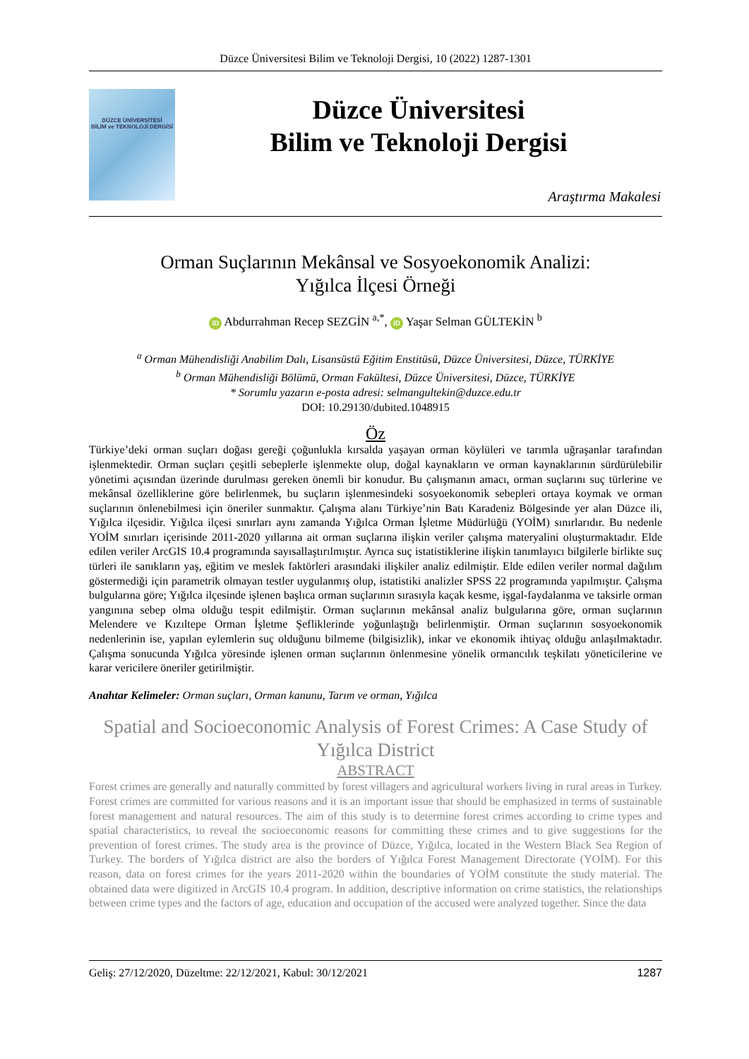Düzce Üniversitesi Bilim ve Teknoloji Dergisi, 10 (2022) 1287-1301
DÜZCE ÜNİVERSİTESİ
BİLİM ve TEKNOLOJİ DERGİSİ
Düzce Üniversitesi
Bilim ve Teknoloji Dergisi
Araştırma Makalesi
Orman Suçlarının Mekânsal ve Sosyoekonomik Analizi:
Yığılca İlçesi Örneği
iD Abdurrahman Recep SEZGİN <sup>a,*</sup>, iD Yaşar Selman GÜLTEKİN <sup>b</sup>
<sup>a</sup> Orman Mühendisliği Anabilim Dalı, Lisansüstü Eğitim Enstitüsü, Düzce Üniversitesi, Düzce, TÜRKİYE
<sup>b</sup> Orman Mühendisliği Bölümü, Orman Fakültesi, Düzce Üniversitesi, Düzce, TÜRKİYE
* Sorumlu yazarın e-posta adresi: selmangultekin@duzce.edu.tr
DOI: 10.29130/dubited.1048915
Öz
Türkiye’deki orman suçları doğası gereği çoğunlukla kırsalda yaşayan orman köylüleri ve tarımla uğraşanlar tarafından işlenmektedir. Orman suçları çeşitli sebeplerle işlenmekte olup, doğal kaynakların ve orman kaynaklarının sürdürülebilir yönetimi açısından üzerinde durulması gereken önemli bir konudur. Bu çalışmanın amacı, orman suçlarını suç türlerine ve mekânsal özelliklerine göre belirlenmek, bu suçların işlenmesindeki sosyoekonomik sebepleri ortaya koymak ve orman suçlarının önlenebilmesi için öneriler sunmaktır. Çalışma alanı Türkiye’nin Batı Karadeniz Bölgesinde yer alan Düzce ili, Yığılca ilçesidir. Yığılca ilçesi sınırları aynı zamanda Yığılca Orman İşletme Müdürlüğü (YOİM) sınırlarıdır. Bu nedenle YOİM sınırları içerisinde 2011-2020 yıllarına ait orman suçlarına ilişkin veriler çalışma materyalini oluşturmaktadır. Elde edilen veriler ArcGIS 10.4 programında sayısallaştırılmıştır. Ayrıca suç istatistiklerine ilişkin tanımlayıcı bilgilerle birlikte suç türleri ile sanıkların yaş, eğitim ve meslek faktörleri arasındaki ilişkiler analiz edilmiştir. Elde edilen veriler normal dağılım göstermediği için parametrik olmayan testler uygulanmış olup, istatistiki analizler SPSS 22 programında yapılmıştır. Çalışma bulgularına göre; Yığılca ilçesinde işlenen başlıca orman suçlarının sırasıyla kaçak kesme, işgal-faydalanma ve taksirle orman yangınına sebep olma olduğu tespit edilmiştir. Orman suçlarının mekânsal analiz bulgularına göre, orman suçlarının Melendere ve Kızıltepe Orman İşletme Şefliklerinde yoğunlaştığı belirlenmiştir. Orman suçlarının sosyoekonomik nedenlerinin ise, yapılan eylemlerin suç olduğunu bilmeme (bilgisizlik), inkar ve ekonomik ihtiyaç olduğu anlaşılmaktadır. Çalışma sonucunda Yığılca yöresinde işlenen orman suçlarının önlenmesine yönelik ormancılık teşkilatı yöneticilerine ve karar vericilere öneriler getirilmiştir.
Anahtar Kelimeler: Orman suçları, Orman kanunu, Tarım ve orman, Yığılca
Spatial and Socioeconomic Analysis of Forest Crimes: A Case Study of Yığılca District
ABSTRACT
Forest crimes are generally and naturally committed by forest villagers and agricultural workers living in rural areas in Turkey. Forest crimes are committed for various reasons and it is an important issue that should be emphasized in terms of sustainable forest management and natural resources. The aim of this study is to determine forest crimes according to crime types and spatial characteristics, to reveal the socioeconomic reasons for committing these crimes and to give suggestions for the prevention of forest crimes. The study area is the province of Düzce, Yığılca, located in the Western Black Sea Region of Turkey. The borders of Yığılca district are also the borders of Yığılca Forest Management Directorate (YOİM). For this reason, data on forest crimes for the years 2011-2020 within the boundaries of YOİM constitute the study material. The obtained data were digitized in ArcGIS 10.4 program. In addition, descriptive information on crime statistics, the relationships between crime types and the factors of age, education and occupation of the accused were analyzed together. Since the data
Geliş: 27/12/2020, Düzeltme: 22/12/2021, Kabul: 30/12/2021 1287